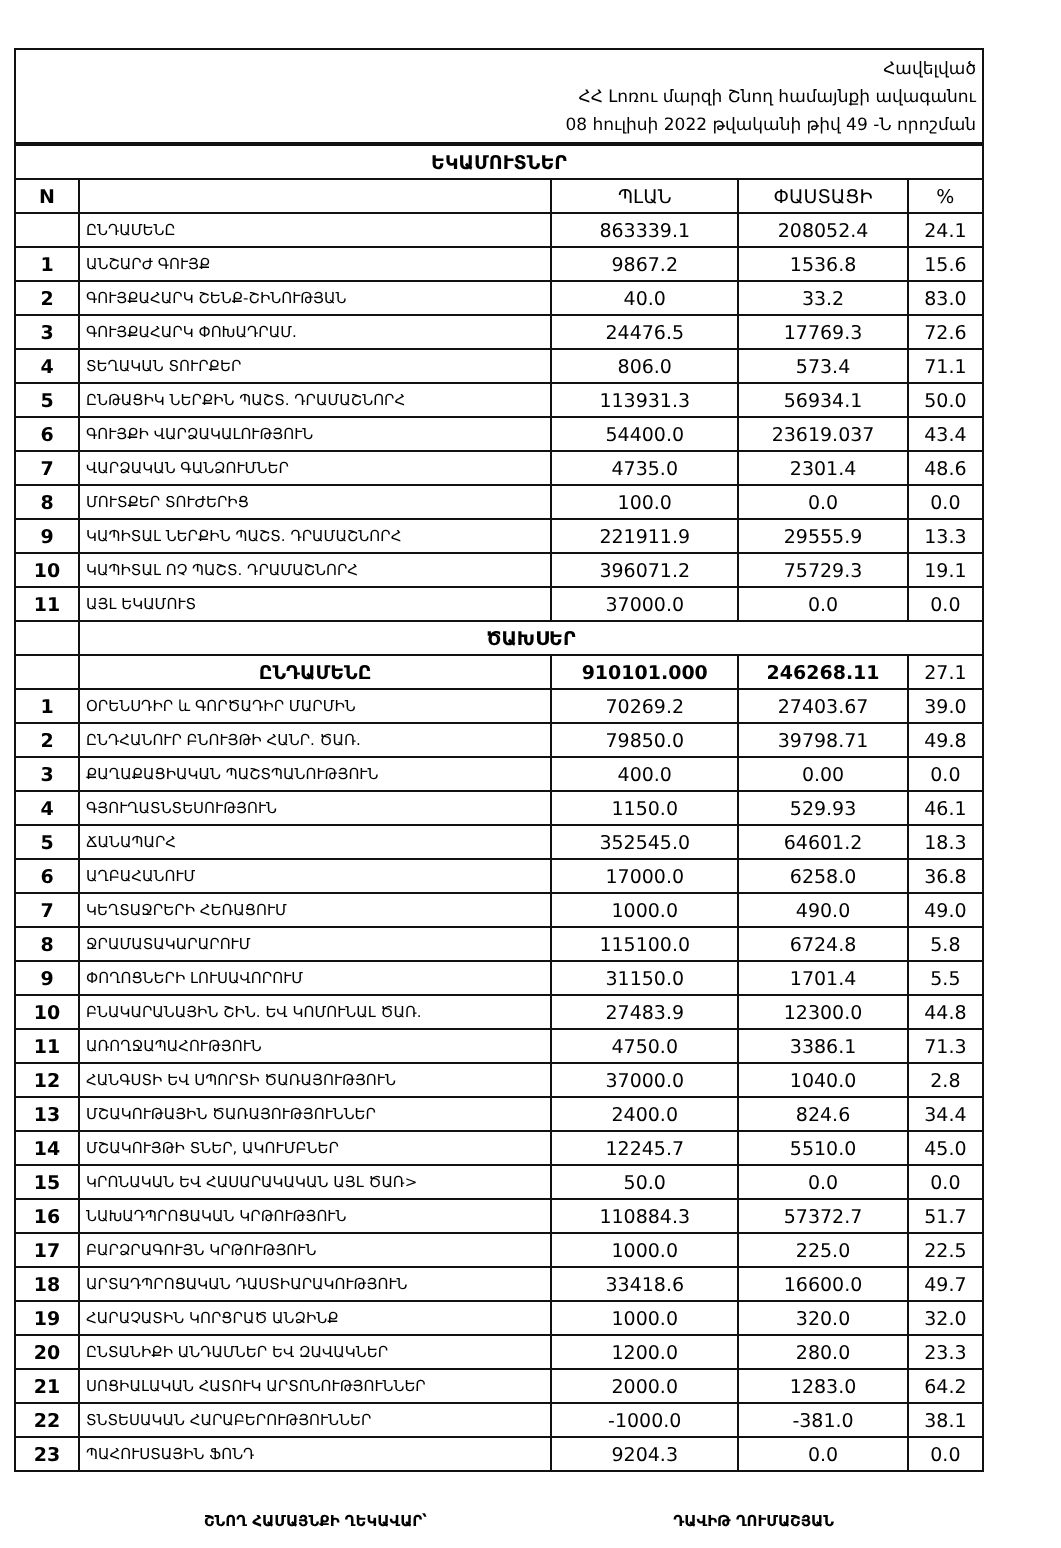Հավելված
ՀՀ Լոռու մարզի Շնող համայնքի ավագանու
08 հուլիսի 2022 թվականի թիվ 49 -Ն որոշման
| ԵԿԱՄՈՒՏՆԵՐ | | | | |
| N | | ՊԼԱՆ | ՓԱՍՏԱՑԻ | % |
| | ԸՆԴԱՄԵՆԸ | 863339.1 | 208052.4 | 24.1 |
| 1 | ԱՆՇԱՐԺ ԳՈՒՅՔ | 9867.2 | 1536.8 | 15.6 |
| 2 | ԳՈՒՅՔԱՀԱՐԿ ՇԵՆՔ-ՇԻՆՈՒԹՅԱՆ | 40.0 | 33.2 | 83.0 |
| 3 | ԳՈՒՅՔԱՀԱՐԿ ՓՈԽԱԴՐԱՄ. | 24476.5 | 17769.3 | 72.6 |
| 4 | ՏԵՂԱԿԱՆ ՏՈՒՐՔԵՐ | 806.0 | 573.4 | 71.1 |
| 5 | ԸՆԹԱՑԻԿ ՆԵՐՔԻՆ ՊԱՇՏ. ԴՐԱՄԱՇՆՈՐՀ | 113931.3 | 56934.1 | 50.0 |
| 6 | ԳՈՒՅՔԻ ՎԱՐՁԱԿԱԼՈՒԹՅՈՒՆ | 54400.0 | 23619.037 | 43.4 |
| 7 | ՎԱՐՁԱԿԱՆ ԳԱՆՁՈՒՄՆԵՐ | 4735.0 | 2301.4 | 48.6 |
| 8 | ՄՈՒՏՔԵՐ ՏՈՒԺԵՐԻՑ | 100.0 | 0.0 | 0.0 |
| 9 | ԿԱՊԻՏԱԼ ՆԵՐՔԻՆ ՊԱՇՏ. ԴՐԱՄԱՇՆՈՐՀ | 221911.9 | 29555.9 | 13.3 |
| 10 | ԿԱՊԻՏԱԼ ՈՉ ՊԱՇՏ. ԴՐԱՄԱՇՆՈՐՀ | 396071.2 | 75729.3 | 19.1 |
| 11 | ԱՅԼ ԵԿԱՄՈՒՏ | 37000.0 | 0.0 | 0.0 |
| | ԾԱԽՍԵՐ | | | |
| | ԸՆԴԱՄԵՆԸ | 910101.000 | 246268.11 | 27.1 |
| 1 | ՕՐԵՆՍԴԻՐ և ԳՈՐԾԱԴԻՐ ՄԱՐՄԻՆ | 70269.2 | 27403.67 | 39.0 |
| 2 | ԸՆԴՀԱՆՈՒՐ ԲՆՈՒՅԹԻ ՀԱՆՐ. ԾԱՌ. | 79850.0 | 39798.71 | 49.8 |
| 3 | ՔԱՂԱՔԱՑԻԱԿԱՆ ՊԱՇՏՊԱՆՈՒԹՅՈՒՆ | 400.0 | 0.00 | 0.0 |
| 4 | ԳՅՈՒՂԱՏՆՏԵՍՈՒԹՅՈՒՆ | 1150.0 | 529.93 | 46.1 |
| 5 | ՃԱՆԱՊԱՐՀ | 352545.0 | 64601.2 | 18.3 |
| 6 | ԱՂԲԱՀԱՆՈՒՄ | 17000.0 | 6258.0 | 36.8 |
| 7 | ԿԵՂՏԱՋՐԵՐԻ ՀԵՌԱՑՈՒՄ | 1000.0 | 490.0 | 49.0 |
| 8 | ՋՐԱՄԱՏԱԿԱՐԱՐՈՒՄ | 115100.0 | 6724.8 | 5.8 |
| 9 | ՓՈՂՈՑՆԵՐԻ ԼՈՒՍԱՎՈՐՈՒՄ | 31150.0 | 1701.4 | 5.5 |
| 10 | ԲՆԱԿԱՐԱՆԱՅԻՆ ՇԻՆ. ԵՎ ԿՈՄՈՒՆԱԼ ԾԱՌ. | 27483.9 | 12300.0 | 44.8 |
| 11 | ԱՌՈՂՋԱՊԱՀՈՒԹՅՈՒՆ | 4750.0 | 3386.1 | 71.3 |
| 12 | ՀԱՆԳՍՏԻ ԵՎ ՍՊՈՐՏԻ ԾԱՌԱՅՈՒԹՅՈՒՆ | 37000.0 | 1040.0 | 2.8 |
| 13 | ՄՇԱԿՈՒԹԱՅԻՆ ԾԱՌԱՅՈՒԹՅՈՒՆՆԵՐ | 2400.0 | 824.6 | 34.4 |
| 14 | ՄՇԱԿՈՒՅԹԻ ՏՆԵՐ, ԱԿՈՒՄԲՆԵՐ | 12245.7 | 5510.0 | 45.0 |
| 15 | ԿՐՈՆԱԿԱՆ ԵՎ ՀԱՍԱՐԱԿԱԿԱՆ ԱՅԼ ԾԱՌ> | 50.0 | 0.0 | 0.0 |
| 16 | ՆԱԽԱԴՊՐՈՑԱԿԱՆ ԿՐԹՈՒԹՅՈՒՆ | 110884.3 | 57372.7 | 51.7 |
| 17 | ԲԱՐՁՐԱԳՈՒՅՆ ԿՐԹՈՒԹՅՈՒՆ | 1000.0 | 225.0 | 22.5 |
| 18 | ԱՐՏԱԴՊՐՈՑԱԿԱՆ ԴԱՍՏԻԱՐԱԿՈՒԹՅՈՒՆ | 33418.6 | 16600.0 | 49.7 |
| 19 | ՀԱՐԱՉԱՏԻՆ ԿՈՐՑՐԱԾ ԱՆՁԻՆՔ | 1000.0 | 320.0 | 32.0 |
| 20 | ԸՆՏԱՆԻՔԻ ԱՆԴԱՄՆԵՐ ԵՎ ԶԱՎԱԿՆԵՐ | 1200.0 | 280.0 | 23.3 |
| 21 | ՍՈՑԻԱԼԱԿԱՆ ՀԱՏՈՒԿ ԱՐՏՈՆՈՒԹՅՈՒՆՆԵՐ | 2000.0 | 1283.0 | 64.2 |
| 22 | ՏՆՏԵՍԱԿԱՆ ՀԱՐԱԲԵՐՈՒԹՅՈՒՆՆԵՐ | -1000.0 | -381.0 | 38.1 |
| 23 | ՊԱՀՈՒՍՏԱՅԻՆ ՖՈՆԴ | 9204.3 | 0.0 | 0.0 |
ՇՆՈՂ ՀԱՄԱՅՆՔԻ ՂԵԿԱՎԱՐ՝ ԴԱՎԻԹ ՂՈՒՄԱՇՅԱՆ